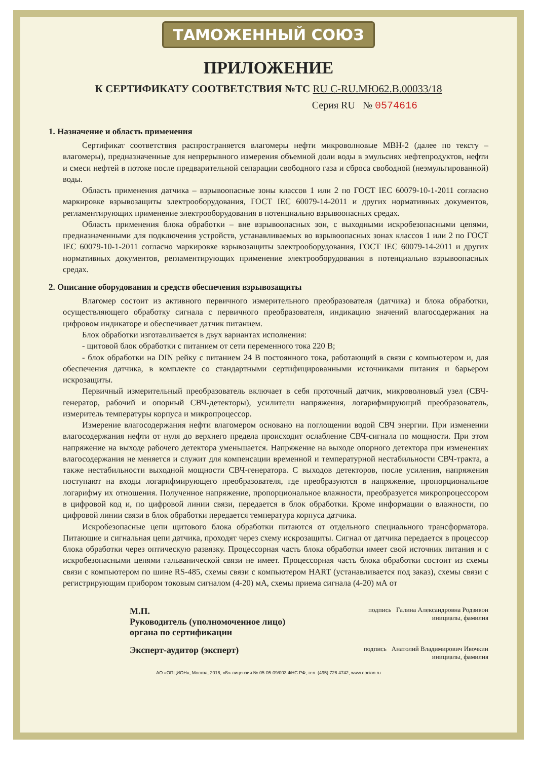ТАМОЖЕННЫЙ СОЮЗ
ПРИЛОЖЕНИЕ
К СЕРТИФИКАТУ СООТВЕТСТВИЯ №ТС RU C-RU.МЮ62.В.00033/18
Серия RU № 0574616
1. Назначение и область применения
Сертификат соответствия распространяется влагомеры нефти микроволновые МВН-2 (далее по тексту – влагомеры), предназначенные для непрерывного измерения объемной доли воды в эмульсиях нефтепродуктов, нефти и смеси нефтей в потоке после предварительной сепарации свободного газа и сброса свободной (неэмульгированной) воды.
Область применения датчика – взрывоопасные зоны классов 1 или 2 по ГОСТ IEC 60079-10-1-2011 согласно маркировке взрывозащиты электрооборудования, ГОСТ IEC 60079-14-2011 и других нормативных документов, регламентирующих применение электрооборудования в потенциально взрывоопасных средах.
Область применения блока обработки – вне взрывоопасных зон, с выходными искробезопасными цепями, предназначенными для подключения устройств, устанавливаемых во взрывоопасных зонах классов 1 или 2 по ГОСТ IEC 60079-10-1-2011 согласно маркировке взрывозащиты электрооборудования, ГОСТ IEC 60079-14-2011 и других нормативных документов, регламентирующих применение электрооборудования в потенциально взрывоопасных средах.
2. Описание оборудования и средств обеспечения взрывозащиты
Влагомер состоит из активного первичного измерительного преобразователя (датчика) и блока обработки, осуществляющего обработку сигнала с первичного преобразователя, индикацию значений влагосодержания на цифровом индикаторе и обеспечивает датчик питанием.
Блок обработки изготавливается в двух вариантах исполнения:
- щитовой блок обработки с питанием от сети переменного тока 220 В;
- блок обработки на DIN рейку с питанием 24 В постоянного тока, работающий в связи с компьютером и, для обеспечения датчика, в комплекте со стандартными сертифицированными источниками питания и барьером искрозащиты.
Первичный измерительный преобразователь включает в себя проточный датчик, микроволновый узел (СВЧ-генератор, рабочий и опорный СВЧ-детекторы), усилители напряжения, логарифмирующий преобразователь, измеритель температуры корпуса и микропроцессор.
Измерение влагосодержания нефти влагомером основано на поглощении водой СВЧ энергии. При изменении влагосодержания нефти от нуля до верхнего предела происходит ослабление СВЧ-сигнала по мощности. При этом напряжение на выходе рабочего детектора уменьшается. Напряжение на выходе опорного детектора при изменениях влагосодержания не меняется и служит для компенсации временной и температурной нестабильности СВЧ-тракта, а также нестабильности выходной мощности СВЧ-генератора. С выходов детекторов, после усиления, напряжения поступают на входы логарифмирующего преобразователя, где преобразуются в напряжение, пропорциональное логарифму их отношения. Полученное напряжение, пропорциональное влажности, преобразуется микропроцессором в цифровой код и, по цифровой линии связи, передается в блок обработки. Кроме информации о влажности, по цифровой линии связи в блок обработки передается температура корпуса датчика.
Искробезопасные цепи щитового блока обработки питаются от отдельного специального трансформатора. Питающие и сигнальная цепи датчика, проходят через схему искрозащиты. Сигнал от датчика передается в процессор блока обработки через оптическую развязку. Процессорная часть блока обработки имеет свой источник питания и с искробезопасными цепями гальванической связи не имеет. Процессорная часть блока обработки состоит из схемы связи с компьютером по шине RS-485, схемы связи с компьютером HART (устанавливается под заказ), схемы связи с регистрирующим прибором токовым сигналом (4-20) мА, схемы приема сигнала (4-20) мА от
М.П.
Руководитель (уполномоченное лицо) органа по сертификации
подпись Галина Александровна Родзивон
инициалы, фамилия
Эксперт-аудитор (эксперт)
подпись Анатолий Владимирович Ивочкин
инициалы, фамилия
АО «ОПЦИОН», Москва, 2016, «Б» лицензия № 05-05-09/003 ФНС РФ, тел. (495) 726 4742, www.opcion.ru